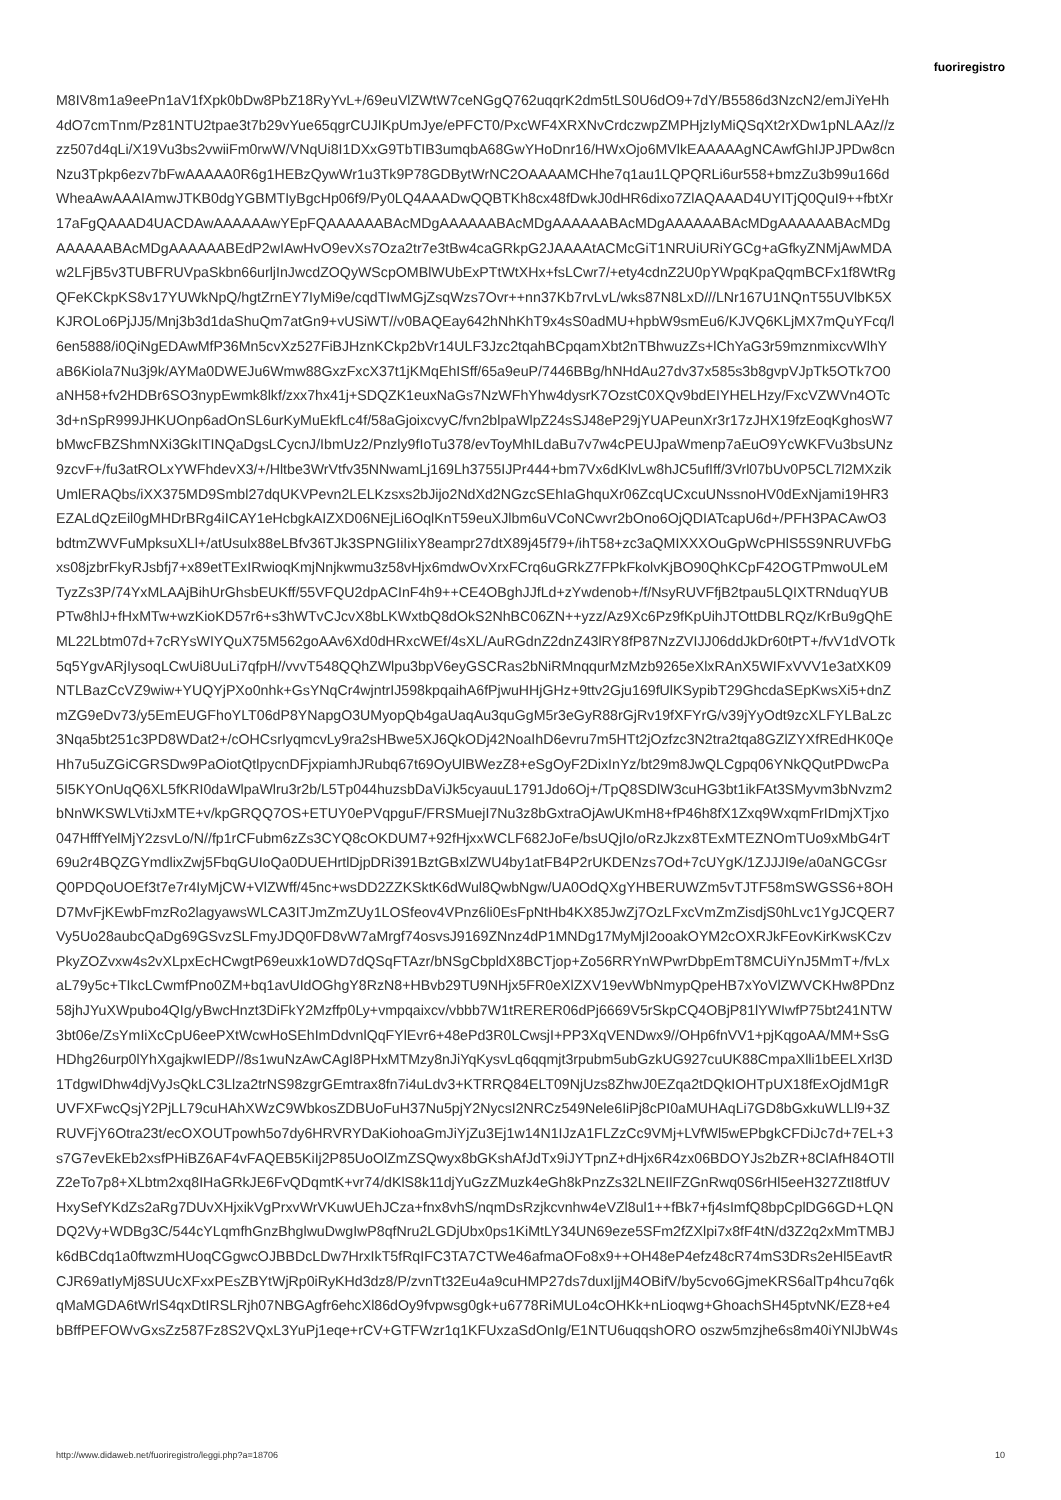fuoriregistro
M8IV8m1a9eePn1aV1fXpk0bDw8PbZ18RyYvL+/69euVlZWtW7ceNGgQ762uqqrK2dm5tLS0U6dO9+7dY/B5586d3NzcN2/emJiYeHh
4dO7cmTnm/Pz81NTU2tpae3t7b29vYue65qgrCUJIKpUmJye/ePFCT0/PxcWF4XRXNvCrdczwpZMPHjzIyMiQSqXt2rXDw1pNLAAz//z
zz507d4qLi/X19Vu3bs2vwiiFm0rwW/VNqUi8I1DXxG9TbTIB3umqbA68GwYHoDnr16/HWxOjo6MVlkEAAAAAgNCAwfGhIJPJPDw8cn
Nzu3Tpkp6ezv7bFwAAAAA0R6g1HEBzQywWr1u3Tk9P78GDBytWrNC2OAAAAMCHhe7q1au1LQPQRLi6ur558+bmzZu3b99u166d
WheaAwAAAIAmwJTKB0dgYGBMTIyBgcHp06f9/Py0LQ4AAADwQQBTKh8cx48fDwkJ0dHR6dixo7ZlAQAAAD4UYITjQ0QuI9++fbtXr
17aFgQAAAD4UACDAwAAAAAAwYEpFQAAAAAABAcMDgAAAAAABAcMDgAAAAAABAcMDgAAAAAABAcMDgAAAAAABAcMDg
AAAAAABAcMDgAAAAAABEdP2wIAwHvO9evXs7Oza2tr7e3tBw4caGRkpG2JAAAAtACMcGiT1NRUiURiYGCg+aGfkyZNMjAwMDA
w2LFjB5v3TUBFRUVpaSkbn66urljInJwcdZOQyWScpOMBlWUbExPTtWtXHx+fsLCwr7/+ety4cdnZ2U0pYWpqKpaQqmBCFx1f8WtRg
QFeKCkpKS8v17YUWkNpQ/hgtZrnEY7IyMi9e/cqdTIwMGjZsqWzs7Ovr++nn37Kb7rvLvL/wks87N8LxD///LNr167U1NQnT55UVlbK5X
KJROLo6PjJJ5/Mnj3b3d1daShuQm7atGn9+vUSiWT//v0BAQEay642hNhKhT9x4sS0adMU+hpbW9smEu6/KJVQ6KLjMX7mQuYFcq/l
6en5888/i0QiNgEDAwMfP36Mn5cvXz527FiBJHznKCkp2bVr14ULF3Jzc2tqahBCpqamXbt2nTBhwuzZs+lChYaG3r59mznmixcvWlhY
aB6Kiola7Nu3j9k/AYMa0DWEJu6Wmw88GxzFxcX37t1jKMqEhISff/65a9euP/7446BBg/hNHdAu27dv37x585s3b8gvpVJpTk5OTk7O0
aNH58+fv2HDBr6SO3nypEwmk8lkf/zxx7hx41j+SDQZK1euxNaGs7NzWFhYhw4dysrK7OzstC0XQv9bdEIYHELHzy/FxcVZWVn4OTc
3d+nSpR999JHKUOnp6adOnSL6urKyMuEkfLc4f/58aGjoixcvyC/fvn2blpaWlpZ24sSJ48eP29jYUAPeunXr3r17zJHX19fzEoqKghosW7
bMwcFBZShmNXi3GkITINQaDgsLCycnJ/IbmUz2/Pnzly9fIoTu378/evToyMhILdaBu7v7w4cPEUJpaWmenp7aEuO9YcWKFVu3bsUNz
9zcvF+/fu3atROLxYWFhdevX3/+/Hltbe3WrVtfv35NNwamLj169Lh3755IJPr444+bm7Vx6dKlvLw8hJC5ufIff/3Vrl07bUv0P5CL7l2MXzik
UmlERAQbs/iXX375MD9Smbl27dqUKVPevn2LELKzsxs2bJijo2NdXd2NGzcSEhIaGhquXr06ZcqUCxcuUNssnoHV0dExNjami19HR3
EZALdQzEil0gMHDrBRg4iICAY1eHcbgkAIZXD06NEjLi6OqlKnT59euXJlbm6uVCoNCwvr2bOno6OjQDIATcapU6d+/PFH3PACAwO3
bdtmZWVFuMpksuXLl+/atUsulx88eLBfv36TJk3SPNGIiIixY8eampr27dtX89j45f79+/ihT58+zc3aQMIXXXOuGpWcPHlS5S9NRUVFbG
xs08jzbrFkyRJsbfj7+x89etTExIRwioqKmjNnjkwmu3z58vHjx6mdwOvXrxFCrq6uGRkZ7FPkFkolvKjBO90QhKCpF42OGTPmwoULeM
TyzZs3P/74YxMLAAjBihUrGhsbEUKff/55VFQU2dpACInF4h9++CE4OBghJJfLd+zYwdenob+/f/NsyRUVFfjB2tpau5LQIXTRNduqYUB
PTw8hlJ+fHxMTw+wzKioKD57r6+s3hWTvCJcvX8bLKWxtbQ8dOkS2NhBC06ZN++yzz/Az9Xc6Pz9fKpUihJTOttDBLRQz/KrBu9gQhE
ML22Lbtm07d+7cRYsWIYQuX75M562goAAv6Xd0dHRxcWEf/4sXL/AuRGdnZ2dnZ43lRY8fP87NzZVIJJ06ddJkDr60tPT+/fvV1dVOTk
5q5YgvARjIysoqLCwUi8UuLi7qfpH//vvvT548QQhZWlpu3bpV6eyGSCRas2bNiRMnqqurMzMzb9265eXlxRAnX5WIFxVVV1e3atXK09
NTLBazCcVZ9wiw+YUQYjPXo0nhk+GsYNqCr4wjntrIJ598kpqaihA6fPjwuHHjGHz+9ttv2Gju169fUlKSypibT29GhcdaSEpKwsXi5+dnZ
mZG9eDv73/y5EmEUGFhoYLT06dP8YNapgO3UMyopQb4gaUaqAu3quGgM5r3eGyR88rGjRv19fXFYrG/v39jYyOdt9zcXLFYLBaLzc
3Nqa5bt251c3PD8WDat2+/cOHCsrIyqmcvLy9ra2sHBwe5XJ6QkODj42NoaIhD6evru7m5HTt2jOzfzc3N2tra2tqa8GZlZYXfREdHK0Qe
Hh7u5uZGiCGRSDw9PaOiotQtlpycnDFjxpiamhJRubq67t69OyUlBWezZ8+eSgOyF2DixInYz/bt29m8JwQLCgpq06YNkQQutPDwcPa
5I5KYOnUqQ6XL5fKRI0daWlpaWlru3r2b/L5Tp044huzsbDaViJk5cyauuL1791Jdo6Oj+/TpQ8SDlW3cuHG3bt1ikFAt3SMyvm3bNvzm2
bNnWKSWLVtiJxMTE+v/kpGRQQ7OS+ETUY0ePVqpguF/FRSMuejI7Nu3z8bGxtraOjAwUKmH8+fP46h8fX1Zxq9WxqmFrIDmjXTjxo
047HfffYelMjY2zsvLo/N//fp1rCFubm6zZs3CYQ8cOKDUM7+92fHjxxWCLF682JoFe/bsUQjIo/oRzJkzx8TExMTEZNOmTUo9xMbG4rT
69u2r4BQZGYmdlixZwj5FbqGUIoQa0DUEHrtlDjpDRi391BztGBxlZWU4by1atFB4P2rUKDENzs7Od+7cUYgK/1ZJJJI9e/a0aNGCGsr
Q0PDQoUOEf3t7e7r4IyMjCW+VlZWff/45nc+wsDD2ZZKSktK6dWul8QwbNgw/UA0OdQXgYHBERUWZm5vTJTF58mSWGSS6+8OH
D7MvFjKEwbFmzRo2lagyawsWLCA3ITJmZmZUy1LOSfeov4VPnz6li0EsFpNtHb4KX85JwZj7OzLFxcVmZmZisdjS0hLvc1YgJCQER7
Vy5Uo28aubcQaDg69GSvzSLFmyJDQ0FD8vW7aMrgf74osvsJ9169ZNnz4dP1MNDg17MyMjI2ooakOYM2cOXRJkFEovKirKwsKCzv
PkyZOZvxw4s2vXLpxEcHCwgtP69euxk1oWD7dQSqFTAzr/bNSgCbpldX8BCTjop+Zo56RRYnWPwrDbpEmT8MCUiYnJ5MmT+/fvLx
aL79y5c+TIkcLCwmfPno0ZM+bq1avUIdOGhgY8RzN8+HBvb29TU9NHjx5FR0eXlZXV19evWbNmypQpeHB7xYoVlZWVCKHw8PDnz
58jhJYuXWpubo4QIg/yBwcHnzt3DiFkY2Mzffp0Ly+vmpqaixcv/vbbb7W1tRERER06dPj6669V5rSkpCQ4OBjP81lYWIwfP75bt241NTW
3bt06e/ZsYmIiXcCpU6eePXtWcwHoSEhImDdvnlQqFYlEvr6+48ePd3R0LCwsjI+PP3XqVENDwx9//OHp6fnVV1+pjKqgoAA/MM+SsG
HDhg26urp0lYhXgajkwIEDP//8s1wuNzAwCAgI8PHxMTMzy8nJiYqKysvLq6qqmjt3rpubm5ubGzkUG927cuUK88CmpaXlli1bEELXrl3D
1TdgwIDhw4djVyJsQkLC3Llza2trNS98zgrGEmtrax8fn7i4uLdv3+KTRRQ84ELT09NjUzs8ZhwJ0EZqa2tDQkIOHTpUX18fExOjdM1gR
UVFXFwcQsjY2PjLL79cuHAhXWzC9WbkosZDBUoFuH37Nu5pjY2NycsI2NRCz549Nele6IiPj8cPI0aMUHAqLi7GD8bGxkuWLLl9+3Z
RUVFjY6Otra23t/ecOXOUTpowh5o7dy6HRVRYDaKiohoaGmJiYjZu3Ej1w14N1IJzA1FLZzCc9VMj+LVfWl5wEPbgkCFDiJc7d+7EL+3
s7G7evEkEb2xsfPHiBZ6AF4vFAQEB5KiIj2P85UoOlZmZSQwyx8bGKshAfJdTx9iJYTpnZ+dHjx6R4zx06BDOYJs2bZR+8ClAfH84OTll
Z2eTo7p8+XLbtm2xq8IHaGRkJE6FvQDqmtK+vr74/dKlS8k11djYuGzZMuzk4eGh8kPnzZs32LNEIlFZGnRwq0S6rHl5eeH327ZtI8tfUV
HxySefYKdZs2aRg7DUvXHjxikVgPrxvWrVKuwUEhJCza+fnx8vhS/nqmDsRzjkcvnhw4eVZl8ul1++fBk7+fj4sImfQ8bpCplDG6GD+LQN
DQ2Vy+WDBg3C/544cYLqmfhGnzBhglwuDwgIwP8qfNru2LGDjUbx0ps1KiMtLY34UN69eze5SFm2fZXlpi7x8fF4tN/d3Z2q2xMmTMBJ
k6dBCdq1a0ftwzmHUoqCGgwcOJBBDcLDw7HrxIkT5fRqIFC3TA7CTWe46afmaOFo8x9++OH48eP4efz48cR74mS3DRs2eHl5EavtR
CJR69atIyMj8SUUcXFxxPEsZBYtWjRp0iRyKHd3dz8/P/zvnTt32Eu4a9cuHMP27ds7duxIjjM4OBifV/by5cvo6GjmeKRS6alTp4hcu7q6k
qMaMGDA6tWrlS4qxDtIRSLRjh07NBGAgfr6ehcXl86dOy9fvpwsg0gk+u6778RiMULo4cOHKk+nLioqwg+GhoachSH45ptvNK/EZ8+e4
bBffPEFOWvGxsZz587Fz8S2VQxL3YuPj1eqe+rCV+GTFWzr1q1KFUxzaSdOnIg/E1NTU6uqqshORO oszw5mzjhe6s8m40iYNlJbW4s
http://www.didaweb.net/fuoriregistro/leggi.php?a=18706 10